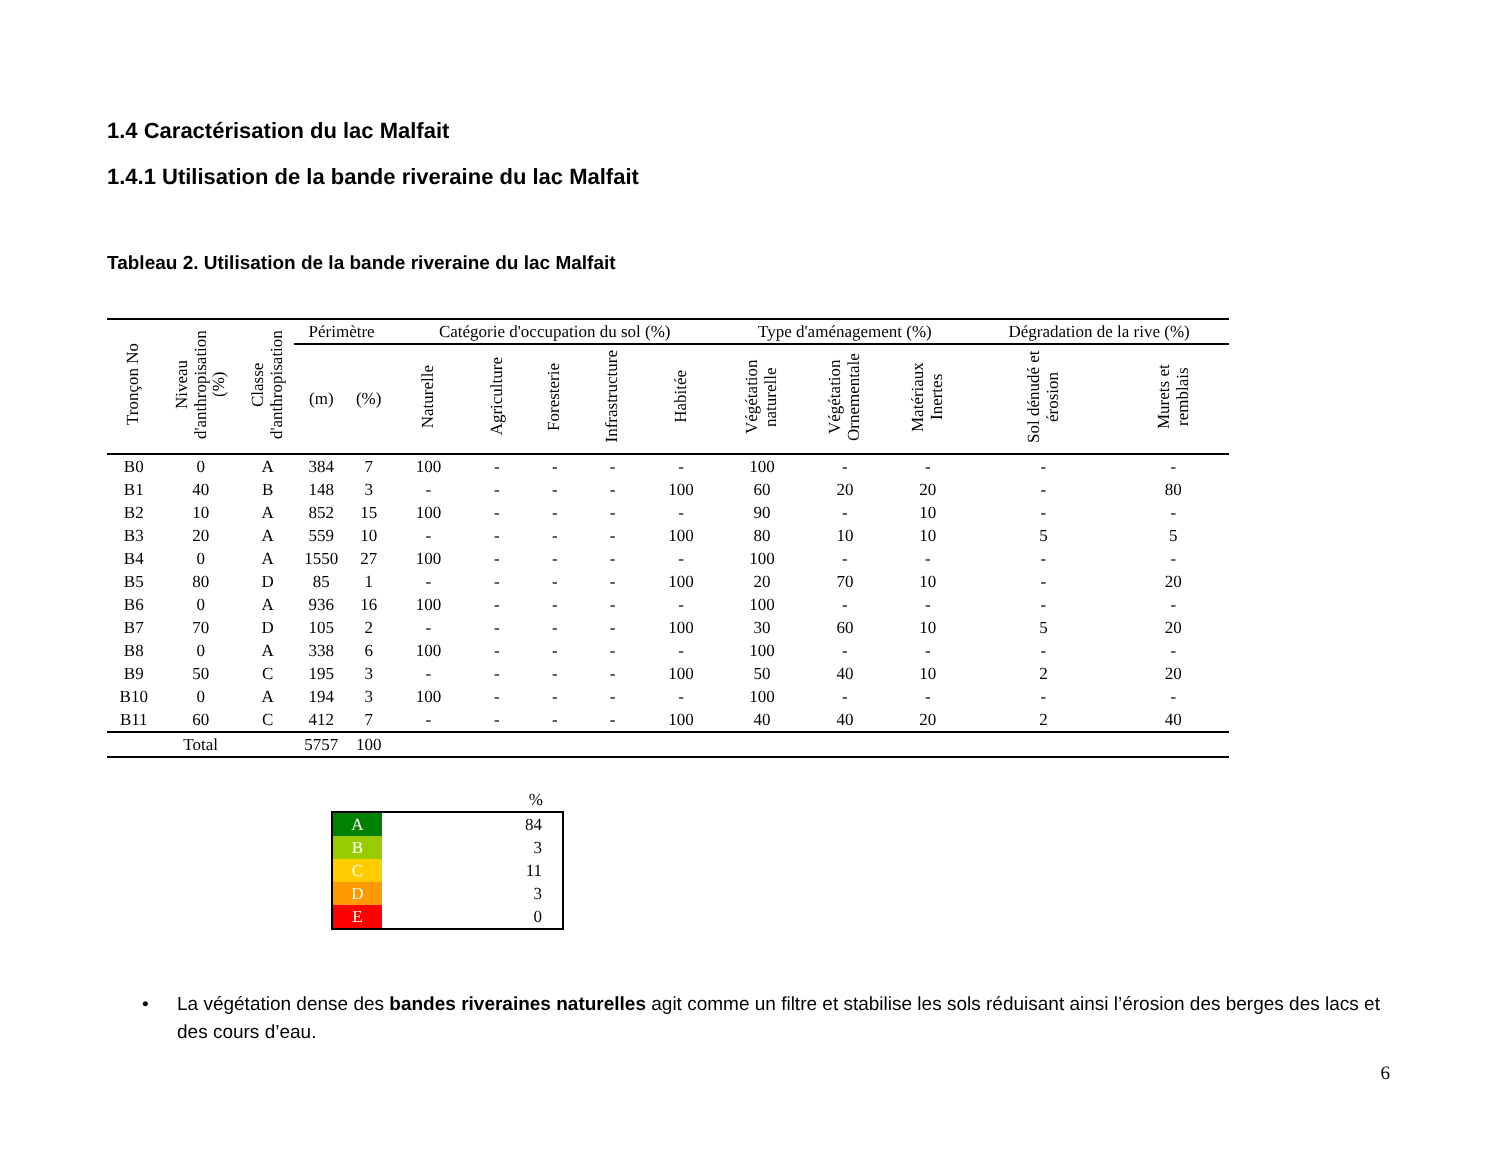1.4 Caractérisation du lac Malfait
1.4.1 Utilisation de la bande riveraine du lac Malfait
Tableau 2. Utilisation de la bande riveraine du lac Malfait
| Tronçon No | Niveau d'anthropisation (%) | Classe d'anthropisation | Périmètre | | Catégorie d'occupation du sol (%) | | | | | Type d'aménagement (%) | | | Dégradation de la rive (%) | |
| --- | --- | --- | --- | --- | --- | --- | --- | --- | --- | --- | --- | --- | --- | --- |
| | | | (m) | (%) | Naturelle | Agriculture | Foresterie | Infrastructure | Habitée | Végétation naturelle | Végétation Ornementale | Matériaux Inertes | Sol dénudé et érosion | Murets et remblais |
| B0 | 0 | A | 384 | 7 | 100 | - | - | - | - | 100 | - | - | - | - |
| B1 | 40 | B | 148 | 3 | - | - | - | - | 100 | 60 | 20 | 20 | - | 80 |
| B2 | 10 | A | 852 | 15 | 100 | - | - | - | - | 90 | - | 10 | - | - |
| B3 | 20 | A | 559 | 10 | - | - | - | - | 100 | 80 | 10 | 10 | 5 | 5 |
| B4 | 0 | A | 1550 | 27 | 100 | - | - | - | - | 100 | - | - | - | - |
| B5 | 80 | D | 85 | 1 | - | - | - | - | 100 | 20 | 70 | 10 | - | 20 |
| B6 | 0 | A | 936 | 16 | 100 | - | - | - | - | 100 | - | - | - | - |
| B7 | 70 | D | 105 | 2 | - | - | - | - | 100 | 30 | 60 | 10 | 5 | 20 |
| B8 | 0 | A | 338 | 6 | 100 | - | - | - | - | 100 | - | - | - | - |
| B9 | 50 | C | 195 | 3 | - | - | - | - | 100 | 50 | 40 | 10 | 2 | 20 |
| B10 | 0 | A | 194 | 3 | 100 | - | - | - | - | 100 | - | - | - | - |
| B11 | 60 | C | 412 | 7 | - | - | - | - | 100 | 40 | 40 | 20 | 2 | 40 |
| Total | | | 5757 | 100 | | | | | | | | | | |
| | % |
| A | 84 |
| B | 3 |
| C | 11 |
| D | 3 |
| E | 0 |
• La végétation dense des bandes riveraines naturelles agit comme un filtre et stabilise les sols réduisant ainsi l’érosion des berges des lacs et des cours d’eau.
6